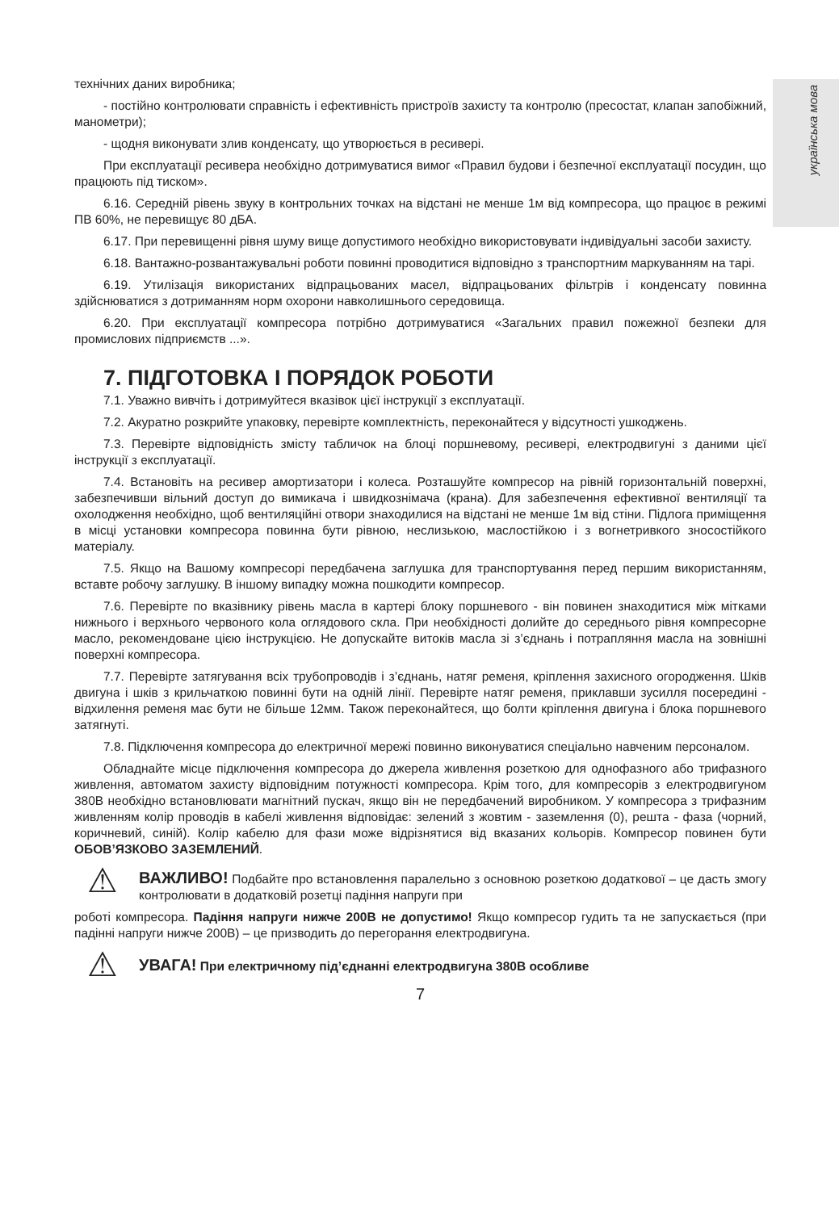українська мова
технічних даних виробника;
- постійно контролювати справність і ефективність пристроїв захисту та контролю (пресостат, клапан запобіжний, манометри);
- щодня виконувати злив конденсату, що утворюється в ресивері.
При експлуатації ресивера необхідно дотримуватися вимог «Правил будови і безпечної експлуатації посудин, що працюють під тиском».
6.16. Середній рівень звуку в контрольних точках на відстані не менше 1м від компресора, що працює в режимі ПВ 60%, не перевищує 80 дБА.
6.17. При перевищенні рівня шуму вище допустимого необхідно використовувати індивідуальні засоби захисту.
6.18. Вантажно-розвантажувальні роботи повинні проводитися відповідно з транспортним маркуванням на тарі.
6.19. Утилізація використаних відпрацьованих масел, відпрацьованих фільтрів і конденсату повинна здійснюватися з дотриманням норм охорони навколишнього середовища.
6.20. При експлуатації компресора потрібно дотримуватися «Загальних правил пожежної безпеки для промислових підприємств ...».
7. ПІДГОТОВКА І ПОРЯДОК РОБОТИ
7.1. Уважно вивчіть і дотримуйтеся вказівок цієї інструкції з експлуатації.
7.2. Акуратно розкрийте упаковку, перевірте комплектність, переконайтеся у відсутності ушкоджень.
7.3. Перевірте відповідність змісту табличок на блоці поршневому, ресивері, електродвигуні з даними цієї інструкції з експлуатації.
7.4. Встановіть на ресивер амортизатори і колеса. Розташуйте компресор на рівній горизонтальній поверхні, забезпечивши вільний доступ до вимикача і швидкознімача (крана). Для забезпечення ефективної вентиляції та охолодження необхідно, щоб вентиляційні отвори знаходилися на відстані не менше 1м від стіни. Підлога приміщення в місці установки компресора повинна бути рівною, неслизькою, маслостійкою і з вогнетривкого зносостійкого матеріалу.
7.5. Якщо на Вашому компресорі передбачена заглушка для транспортування перед першим використанням, вставте робочу заглушку. В іншому випадку можна пошкодити компресор.
7.6. Перевірте по вказівнику рівень масла в картері блоку поршневого - він повинен знаходитися між мітками нижнього і верхнього червоного кола оглядового скла. При необхідності долийте до середнього рівня компресорне масло, рекомендоване цією інструкцією. Не допускайте витоків масла зі з’єднань і потрапляння масла на зовнішні поверхні компресора.
7.7. Перевірте затягування всіх трубопроводів і з’єднань, натяг ременя, кріплення захисного огородження. Шків двигуна і шків з крильчаткою повинні бути на одній лінії. Перевірте натяг ременя, приклавши зусилля посередині - відхилення ременя має бути не більше 12мм. Також переконайтеся, що болти кріплення двигуна і блока поршневого затягнуті.
7.8. Підключення компресора до електричної мережі повинно виконуватися спеціально навченим персоналом.
Обладнайте місце підключення компресора до джерела живлення розеткою для однофазного або трифазного живлення, автоматом захисту відповідним потужності компресора. Крім того, для компресорів з електродвигуном 380В необхідно встановлювати магнітний пускач, якщо він не передбачений виробником. У компресора з трифазним живленням колір проводів в кабелі живлення відповідає: зелений з жовтим - заземлення (0), решта - фаза (чорний, коричневий, синій). Колір кабелю для фази може відрізнятися від вказаних кольорів. Компресор повинен бути ОБОВ’ЯЗКОВО ЗАЗЕМЛЕНИЙ.
⚠
ВАЖЛИВО! Подбайте про встановлення паралельно з основною розеткою додаткової – це дасть змогу контролювати в додатковій розетці падіння напруги при
роботі компресора. Падіння напруги нижче 200В не допустимо! Якщо компресор гудить та не запускається (при падінні напруги нижче 200В) – це призводить до перегорання електродвигуна.
⚠
УВАГА! При електричному під’єднанні електродвигуна 380В особливе
7